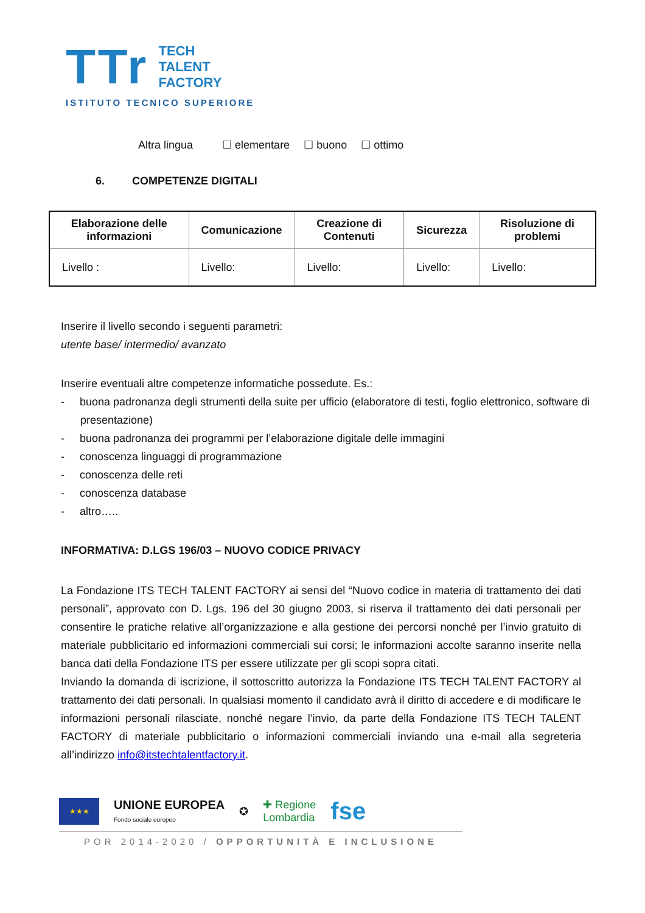TTr
TECH
TALENT
FACTORY
ISTITUTO TECNICO SUPERIORE
Altra lingua ☐ elementare ☐ buono ☐ ottimo
6. COMPETENZE DIGITALI
| Elaborazione delle informazioni | Comunicazione | Creazione di Contenuti | Sicurezza | Risoluzione di problemi |
| --- | --- | --- | --- | --- |
| Livello : | Livello: | Livello: | Livello: | Livello: |
Inserire il livello secondo i seguenti parametri:
utente base/ intermedio/ avanzato
Inserire eventuali altre competenze informatiche possedute. Es.:
- buona padronanza degli strumenti della suite per ufficio (elaboratore di testi, foglio elettronico, software di presentazione)
- buona padronanza dei programmi per l’elaborazione digitale delle immagini
- conoscenza linguaggi di programmazione
- conoscenza delle reti
- conoscenza database
- altro…..
INFORMATIVA: D.LGS 196/03 – NUOVO CODICE PRIVACY
La Fondazione ITS TECH TALENT FACTORY ai sensi del “Nuovo codice in materia di trattamento dei dati personali”, approvato con D. Lgs. 196 del 30 giugno 2003, si riserva il trattamento dei dati personali per consentire le pratiche relative all’organizzazione e alla gestione dei percorsi nonché per l’invio gratuito di materiale pubblicitario ed informazioni commerciali sui corsi; le informazioni accolte saranno inserite nella banca dati della Fondazione ITS per essere utilizzate per gli scopi sopra citati.
Inviando la domanda di iscrizione, il sottoscritto autorizza la Fondazione ITS TECH TALENT FACTORY al trattamento dei dati personali. In qualsiasi momento il candidato avrà il diritto di accedere e di modificare le informazioni personali rilasciate, nonché negare l’invio, da parte della Fondazione ITS TECH TALENT FACTORY di materiale pubblicitario o informazioni commerciali inviando una e-mail alla segreteria all’indirizzo info@itstechtalentfactory.it.
★★★
UNIONE EUROPEA
Fondo sociale europeo
✪
✚ Regione
Lombardia
fse
POR 2014-2020 / OPPORTUNITÀ E INCLUSIONE